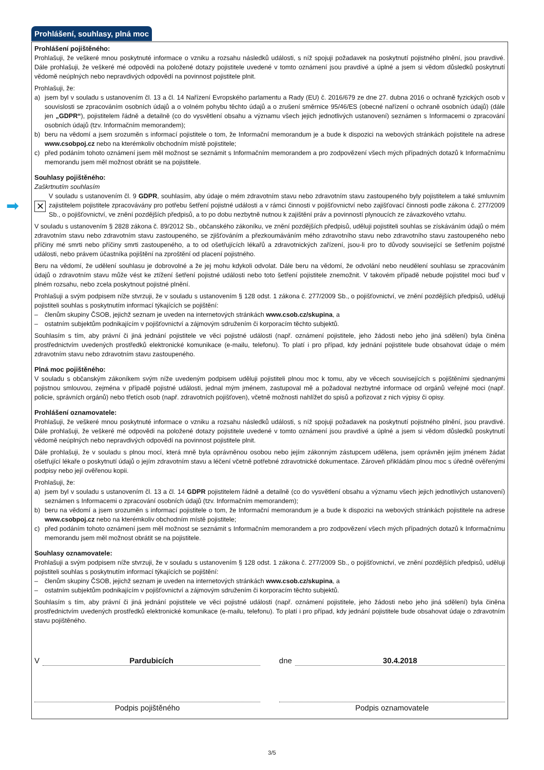Prohlášení, souhlasy, plná moc
Prohlášení pojištěného:
Prohlašuji, že veškeré mnou poskytnuté informace o vzniku a rozsahu následků události, s níž spojuji požadavek na poskytnutí pojistného plnění, jsou pravdivé. Dále prohlašuji, že veškeré mé odpovědi na položené dotazy pojistitele uvedené v tomto oznámení jsou pravdivé a úplné a jsem si vědom důsledků poskytnutí vědomě neúplných nebo nepravdivých odpovědí na povinnost pojistitele plnit.
Prohlašuji, že:
a) jsem byl v souladu s ustanovením čl. 13 a čl. 14 Nařízení Evropského parlamentu a Rady (EU) č. 2016/679 ze dne 27. dubna 2016 o ochraně fyzických osob v souvislosti se zpracováním osobních údajů a o volném pohybu těchto údajů a o zrušení směrnice 95/46/ES (obecné nařízení o ochraně osobních údajů) (dále jen „GDPR“), pojistitelem řádně a detailně (co do vysvětlení obsahu a významu všech jejich jednotlivých ustanovení) seznámen s Informacemi o zpracování osobních údajů (tzv. Informačním memorandem);
b) beru na vědomí a jsem srozuměn s informací pojistitele o tom, že Informační memorandum je a bude k dispozici na webových stránkách pojistitele na adrese www.csobpoj.cz nebo na kterémkoliv obchodním místě pojistitele;
c) před podáním tohoto oznámení jsem měl možnost se seznámit s Informačním memorandem a pro zodpovězení všech mých případných dotazů k Informačnímu memorandu jsem měl možnost obrátit se na pojistitele.
Souhlasy pojištěného:
Zaškrtnutím souhlasím
➡
✕
V souladu s ustanovením čl. 9 GDPR, souhlasím, aby údaje o mém zdravotním stavu nebo zdravotním stavu zastoupeného byly pojistitelem a také smluvním zajistitelem pojistitele zpracovávány pro potřebu šetření pojistné události a v rámci činnosti v pojišťovnictví nebo zajišťovací činnosti podle zákona č. 277/2009 Sb., o pojišťovnictví, ve znění pozdějších předpisů, a to po dobu nezbytně nutnou k zajištění práv a povinností plynoucích ze závazkového vztahu.
V souladu s ustanovením § 2828 zákona č. 89/2012 Sb., občanského zákoníku, ve znění pozdějších předpisů, uděluji pojistiteli souhlas se získáváním údajů o mém zdravotním stavu nebo zdravotním stavu zastoupeného, se zjišťováním a přezkoumáváním mého zdravotního stavu nebo zdravotního stavu zastoupeného nebo příčiny mé smrti nebo příčiny smrti zastoupeného, a to od ošetřujících lékařů a zdravotnických zařízení, jsou-li pro to důvody související se šetřením pojistné události, nebo právem účastníka pojištění na zproštění od placení pojistného.
Beru na vědomí, že udělení souhlasu je dobrovolné a že jej mohu kdykoli odvolat. Dále beru na vědomí, že odvolání nebo neudělení souhlasu se zpracováním údajů o zdravotním stavu může vést ke ztížení šetření pojistné události nebo toto šetření pojistitele znemožnit. V takovém případě nebude pojistitel moci buď v plném rozsahu, nebo zcela poskytnout pojistné plnění.
Prohlašuji a svým podpisem níže stvrzuji, že v souladu s ustanovením § 128 odst. 1 zákona č. 277/2009 Sb., o pojišťovnictví, ve znění pozdějších předpisů, uděluji pojistiteli souhlas s poskytnutím informací týkajících se pojištění:
– členům skupiny ČSOB, jejichž seznam je uveden na internetových stránkách www.csob.cz/skupina, a
– ostatním subjektům podnikajícím v pojišťovnictví a zájmovým sdružením či korporacím těchto subjektů.
Souhlasím s tím, aby právní či jiná jednání pojistitele ve věci pojistné události (např. oznámení pojistitele, jeho žádosti nebo jeho jiná sdělení) byla činěna prostřednictvím uvedených prostředků elektronické komunikace (e-mailu, telefonu). To platí i pro případ, kdy jednání pojistitele bude obsahovat údaje o mém zdravotním stavu nebo zdravotním stavu zastoupeného.
Plná moc pojištěného:
V souladu s občanským zákoníkem svým níže uvedeným podpisem uděluji pojistiteli plnou moc k tomu, aby ve věcech souvisejících s pojištěními sjednanými pojistnou smlouvou, zejména v případě pojistné události, jednal mým jménem, zastupoval mě a požadoval nezbytné informace od orgánů veřejné moci (např. policie, správních orgánů) nebo třetích osob (např. zdravotních pojišťoven), včetně možnosti nahlížet do spisů a pořizovat z nich výpisy či opisy.
Prohlášení oznamovatele:
Prohlašuji, že veškeré mnou poskytnuté informace o vzniku a rozsahu následků události, s níž spojuji požadavek na poskytnutí pojistného plnění, jsou pravdivé. Dále prohlašuji, že veškeré mé odpovědi na položené dotazy pojistitele uvedené v tomto oznámení jsou pravdivé a úplné a jsem si vědom důsledků poskytnutí vědomě neúplných nebo nepravdivých odpovědí na povinnost pojistitele plnit.
Dále prohlašuji, že v souladu s plnou mocí, která mně byla oprávněnou osobou nebo jejím zákonným zástupcem udělena, jsem oprávněn jejím jménem žádat ošetřující lékaře o poskytnutí údajů o jejím zdravotním stavu a léčení včetně potřebné zdravotnické dokumentace. Zároveň přikládám plnou moc s úředně ověřenými podpisy nebo její ověřenou kopii.
Prohlašuji, že:
a) jsem byl v souladu s ustanovením čl. 13 a čl. 14 GDPR pojistitelem řádně a detailně (co do vysvětlení obsahu a významu všech jejich jednotlivých ustanovení) seznámen s Informacemi o zpracování osobních údajů (tzv. Informačním memorandem);
b) beru na vědomí a jsem srozuměn s informací pojistitele o tom, že Informační memorandum je a bude k dispozici na webových stránkách pojistitele na adrese www.csobpoj.cz nebo na kterémkoliv obchodním místě pojistitele;
c) před podáním tohoto oznámení jsem měl možnost se seznámit s Informačním memorandem a pro zodpovězení všech mých případných dotazů k Informačnímu memorandu jsem měl možnost obrátit se na pojistitele.
Souhlasy oznamovatele:
Prohlašuji a svým podpisem níže stvrzuji, že v souladu s ustanovením § 128 odst. 1 zákona č. 277/2009 Sb., o pojišťovnictví, ve znění pozdějších předpisů, uděluji pojistiteli souhlas s poskytnutím informací týkajících se pojištění:
– členům skupiny ČSOB, jejichž seznam je uveden na internetových stránkách www.csob.cz/skupina, a
– ostatním subjektům podnikajícím v pojišťovnictví a zájmovým sdružením či korporacím těchto subjektů.
Souhlasím s tím, aby právní či jiná jednání pojistitele ve věci pojistné události (např. oznámení pojistitele, jeho žádosti nebo jeho jiná sdělení) byla činěna prostřednictvím uvedených prostředků elektronické komunikace (e-mailu, telefonu). To platí i pro případ, kdy jednání pojistitele bude obsahovat údaje o zdravotním stavu pojištěného.
V Pardubicích dne 30.4.2018
Podpis pojištěného Podpis oznamovatele
3/5